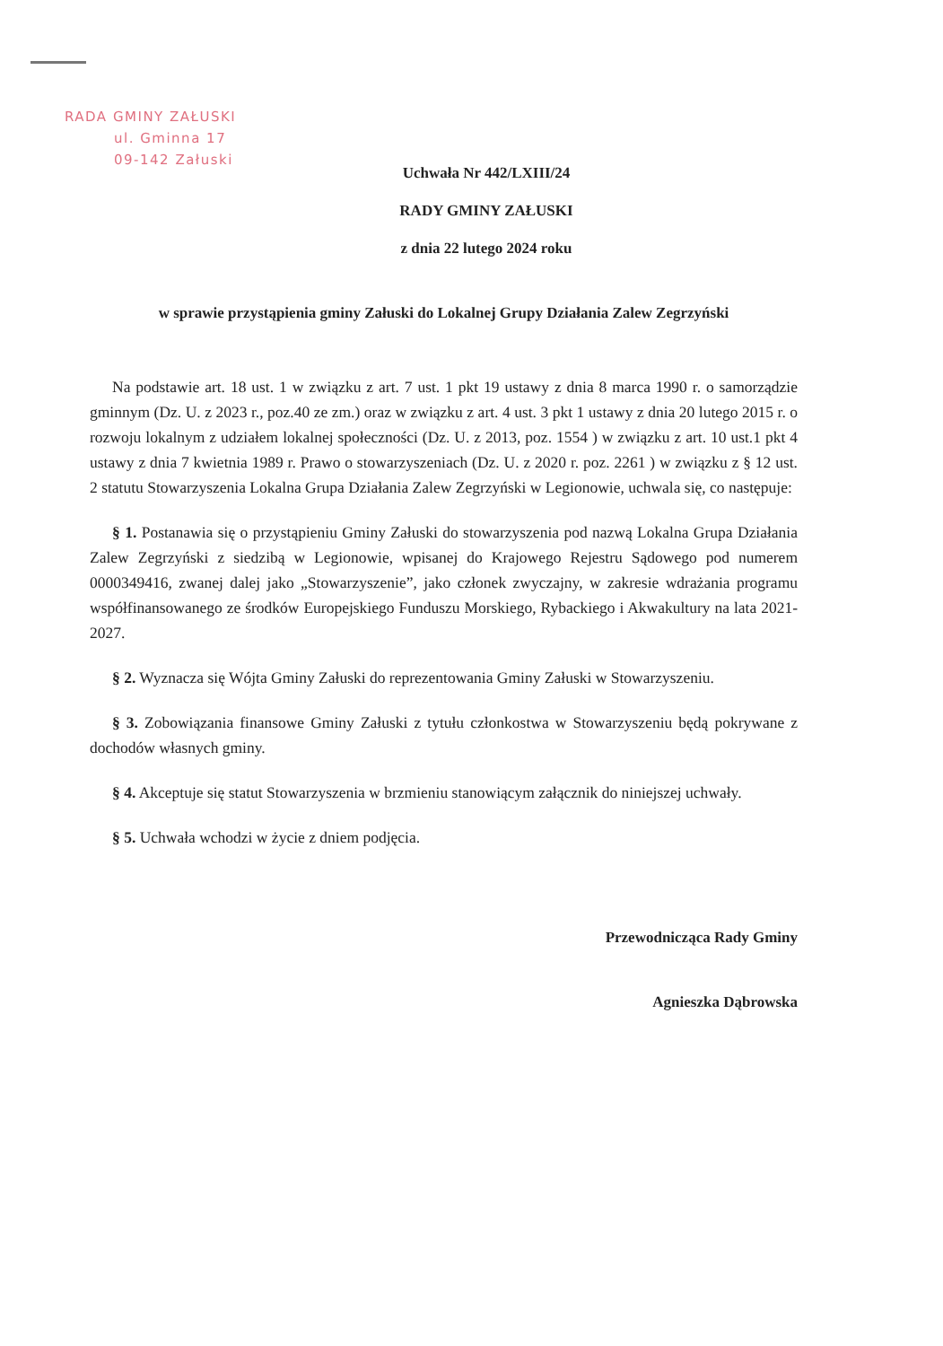RADA GMINY ZAŁUSKI
ul. Gminna 17
09-142 Załuski
Uchwała Nr 442/LXIII/24
RADY GMINY ZAŁUSKI
z dnia 22 lutego 2024 roku
w sprawie przystąpienia gminy Załuski do Lokalnej Grupy Działania Zalew Zegrzyński
Na podstawie art. 18 ust. 1 w związku z art. 7 ust. 1 pkt 19 ustawy z dnia 8 marca 1990 r. o samorządzie gminnym (Dz. U. z 2023 r., poz.40 ze zm.) oraz w związku z art. 4 ust. 3 pkt 1 ustawy z dnia 20 lutego 2015 r. o rozwoju lokalnym z udziałem lokalnej społeczności (Dz. U. z 2013, poz. 1554 ) w związku z art. 10 ust.1 pkt 4 ustawy z dnia 7 kwietnia 1989 r. Prawo o stowarzyszeniach (Dz. U. z 2020 r. poz. 2261 ) w związku z § 12 ust. 2 statutu Stowarzyszenia Lokalna Grupa Działania Zalew Zegrzyński w Legionowie, uchwala się, co następuje:
§ 1. Postanawia się o przystąpieniu Gminy Załuski do stowarzyszenia pod nazwą Lokalna Grupa Działania Zalew Zegrzyński z siedzibą w Legionowie, wpisanej do Krajowego Rejestru Sądowego pod numerem 0000349416, zwanej dalej jako „Stowarzyszenie”, jako członek zwyczajny, w zakresie wdrażania programu współfinansowanego ze środków Europejskiego Funduszu Morskiego, Rybackiego i Akwakultury na lata 2021-2027.
§ 2. Wyznacza się Wójta Gminy Załuski do reprezentowania Gminy Załuski w Stowarzyszeniu.
§ 3. Zobowiązania finansowe Gminy Załuski z tytułu członkostwa w Stowarzyszeniu będą pokrywane z dochodów własnych gminy.
§ 4. Akceptuje się statut Stowarzyszenia w brzmieniu stanowiącym załącznik do niniejszej uchwały.
§ 5. Uchwała wchodzi w życie z dniem podjęcia.
Przewodnicząca Rady Gminy
Agnieszka Dąbrowska